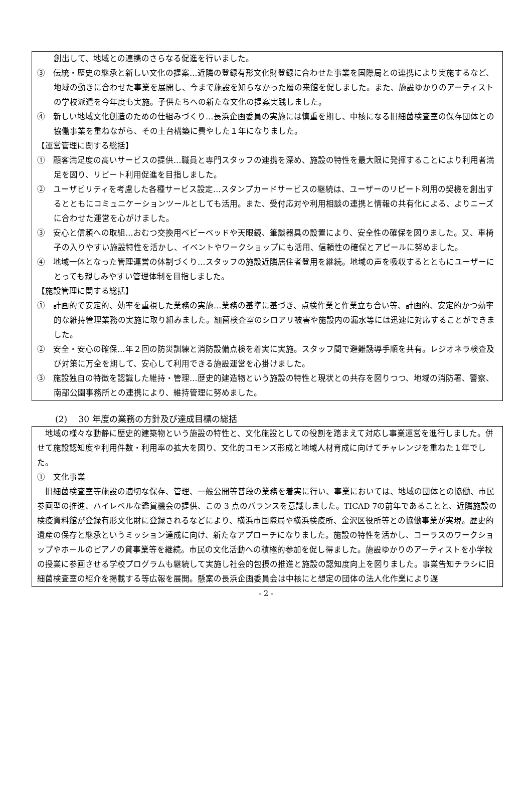創出して、地域との連携のさらなる促進を行いました。
③　伝統・歴史の継承と新しい文化の提案…近隣の登録有形文化財登録に合わせた事業を国際局との連携により実施するなど、地域の動きに合わせた事業を展開し、今まで施設を知らなかった層の来館を促しました。また、施設ゆかりのアーティストの学校派遣を今年度も実施。子供たちへの新たな文化の提案実践しました。
④　新しい地域文化創造のための仕組みづくり…長浜企画委員の実施には慎重を期し、中核になる旧細菌検査室の保存団体との協働事業を重ねながら、その土台構築に費やした１年になりました。
【運営管理に関する総括】
①　顧客満足度の高いサービスの提供…職員と専門スタッフの連携を深め、施設の特性を最大限に発揮することにより利用者満足を図り、リピート利用促進を目指しました。
②　ユーザビリティを考慮した各種サービス設定…スタンプカードサービスの継続は、ユーザーのリピート利用の契機を創出するとともにコミュニケーションツールとしても活用。また、受付応対や利用相談の連携と情報の共有化による、よりニーズに合わせた運営を心がけました。
③　安心と信頼への取組…おむつ交換用ベビーベッドや天眼鏡、筆談器具の設置により、安全性の確保を図りました。又、車椅子の入りやすい施設特性を活かし、イベントやワークショップにも活用、信頼性の確保とアピールに努めました。
④　地域一体となった管理運営の体制づくり…スタッフの施設近隣居住者登用を継続。地域の声を吸収するとともにユーザーにとっても親しみやすい管理体制を目指しました。
【施設管理に関する総括】
①　計画的で安定的、効率を重視した業務の実施…業務の基準に基づき、点検作業と作業立ち合い等、計画的、安定的かつ効率的な維持管理業務の実施に取り組みました。細菌検査室のシロアリ被害や施設内の漏水等には迅速に対応することができました。
②　安全・安心の確保…年２回の防災訓練と消防設備点検を着実に実施。スタッフ間で避難誘導手順を共有。レジオネラ検査及び対策に万全を期して、安心して利用できる施設運営を心掛けました。
③　施設独自の特徴を認識した維持・管理…歴史的建造物という施設の特性と現状との共存を図りつつ、地域の消防署、警察、南部公園事務所との連携により、維持管理に努めました。
(2)　 30 年度の業務の方針及び達成目標の総括
地域の様々な動静に歴史的建築物という施設の特性と、文化施設としての役割を踏まえて対応し事業運営を進行しました。併せて施設認知度や利用件数・利用率の拡大を図り、文化的コモンズ形成と地域人材育成に向けてチャレンジを重ねた１年でした。
①　文化事業
旧細菌検査室等施設の適切な保存、管理、一般公開等普段の業務を着実に行い、事業においては、地域の団体との協働、市民参画型の推進、ハイレベルな鑑賞機会の提供、この 3 点のバランスを意識しました。TICAD 7の前年であることと、近隣施設の検疫資料館が登録有形文化財に登録されるなどにより、横浜市国際局や横浜検疫所、金沢区役所等との協働事業が実現。歴史的遺産の保存と継承というミッション達成に向け、新たなアプローチになりました。施設の特性を活かし、コーラスのワークショップやホールのピアノの貸事業等を継続。市民の文化活動への積極的参加を促し得ました。施設ゆかりのアーティストを小学校の授業に参画させる学校プログラムも継続して実施し社会的包摂の推進と施設の認知度向上を図りました。事業告知チラシに旧細菌検査室の紹介を掲載する等広報を展開。懸案の長浜企画委員会は中核にと想定の団体の法人化作業により遅
- 2 -